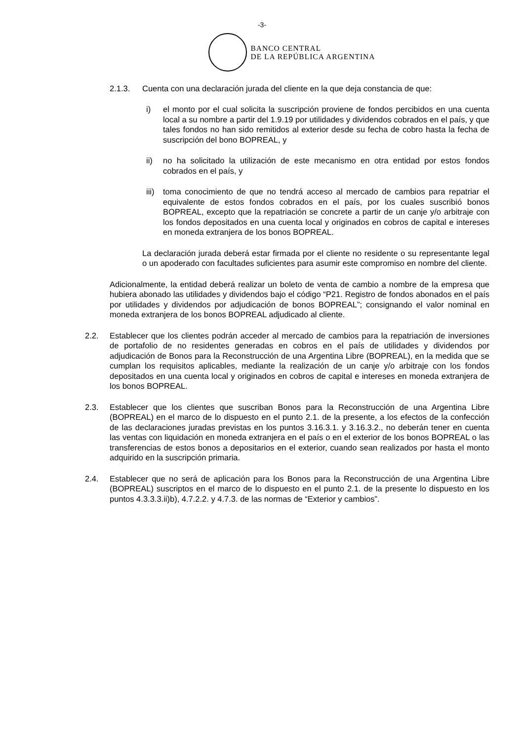-3-
BANCO CENTRAL
DE LA REPÚBLICA ARGENTINA
2.1.3. Cuenta con una declaración jurada del cliente en la que deja constancia de que:
i) el monto por el cual solicita la suscripción proviene de fondos percibidos en una cuenta local a su nombre a partir del 1.9.19 por utilidades y dividendos cobrados en el país, y que tales fondos no han sido remitidos al exterior desde su fecha de cobro hasta la fecha de suscripción del bono BOPREAL, y
ii) no ha solicitado la utilización de este mecanismo en otra entidad por estos fondos cobrados en el país, y
iii)
toma conocimiento de que no tendrá acceso al mercado de cambios para repatriar el equivalente de estos fondos cobrados en el país, por los cuales suscribió bonos BOPREAL, excepto que la repatriación se concrete a partir de un canje y/o arbitraje con los fondos depositados en una cuenta local y originados en cobros de capital e intereses en moneda extranjera de los bonos BOPREAL.
La declaración jurada deberá estar firmada por el cliente no residente o su representante legal o un apoderado con facultades suficientes para asumir este compromiso en nombre del cliente.
Adicionalmente, la entidad deberá realizar un boleto de venta de cambio a nombre de la empresa que hubiera abonado las utilidades y dividendos bajo el código “P21. Registro de fondos abonados en el país por utilidades y dividendos por adjudicación de bonos BOPREAL”; consignando el valor nominal en moneda extranjera de los bonos BOPREAL adjudicado al cliente.
2.2. Establecer que los clientes podrán acceder al mercado de cambios para la repatriación de inversiones de portafolio de no residentes generadas en cobros en el país de utilidades y dividendos por adjudicación de Bonos para la Reconstrucción de una Argentina Libre (BOPREAL), en la medida que se cumplan los requisitos aplicables, mediante la realización de un canje y/o arbitraje con los fondos depositados en una cuenta local y originados en cobros de capital e intereses en moneda extranjera de los bonos BOPREAL.
2.3. Establecer que los clientes que suscriban Bonos para la Reconstrucción de una Argentina Libre (BOPREAL) en el marco de lo dispuesto en el punto 2.1. de la presente, a los efectos de la confección de las declaraciones juradas previstas en los puntos 3.16.3.1. y 3.16.3.2., no deberán tener en cuenta las ventas con liquidación en moneda extranjera en el país o en el exterior de los bonos BOPREAL o las transferencias de estos bonos a depositarios en el exterior, cuando sean realizados por hasta el monto adquirido en la suscripción primaria.
2.4. Establecer que no será de aplicación para los Bonos para la Reconstrucción de una Argentina Libre (BOPREAL) suscriptos en el marco de lo dispuesto en el punto 2.1. de la presente lo dispuesto en los puntos 4.3.3.3.ii)b), 4.7.2.2. y 4.7.3. de las normas de “Exterior y cambios”.